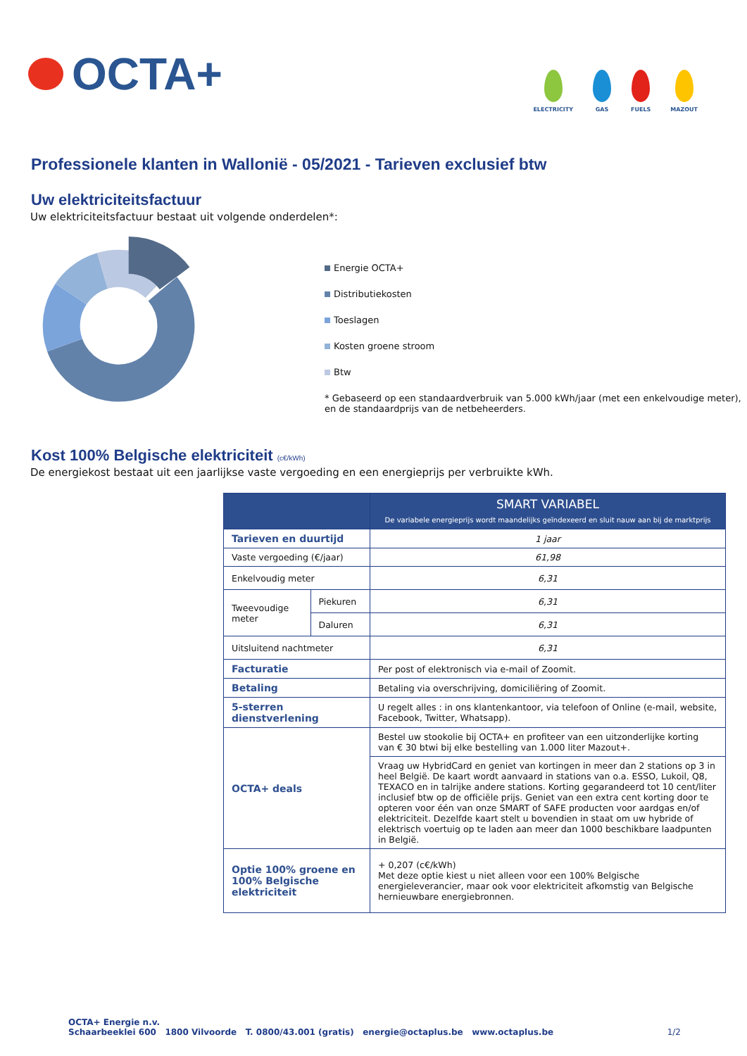OCTA+
ELECTRICITY
GAS
FUELS
MAZOUT
Professionele klanten in Wallonië - 05/2021 - Tarieven exclusief btw
Uw elektriciteitsfactuur
Uw elektriciteitsfactuur bestaat uit volgende onderdelen*:
Energie OCTA+
Distributiekosten
Toeslagen
Kosten groene stroom
Btw
* Gebaseerd op een standaardverbruik van 5.000 kWh/jaar (met een enkelvoudige meter), en de standaardprijs van de netbeheerders.
Kost 100% Belgische elektriciteit (c€/kWh)
De energiekost bestaat uit een jaarlijkse vaste vergoeding en een energieprijs per verbruikte kWh.
| | | SMART VARIABEL De variabele energieprijs wordt maandelijks geïndexeerd en sluit nauw aan bij de marktprijs |
| --- | --- | --- |
| Tarieven en duurtijd | | 1 jaar |
| Vaste vergoeding (€/jaar) | | 61,98 |
| Enkelvoudig meter | | 6,31 |
| Tweevoudige meter | Piekuren | 6,31 |
| | Daluren | 6,31 |
| Uitsluitend nachtmeter | | 6,31 |
| Facturatie | | Per post of elektronisch via e-mail of Zoomit. |
| Betaling | | Betaling via overschrijving, domiciliëring of Zoomit. |
| 5-sterren dienstverlening | | U regelt alles : in ons klantenkantoor, via telefoon of Online (e-mail, website, Facebook, Twitter, Whatsapp). |
| OCTA+ deals | | Bestel uw stookolie bij OCTA+ en profiteer van een uitzonderlijke korting van € 30 btwi bij elke bestelling van 1.000 liter Mazout+. |
| | | Vraag uw HybridCard en geniet van kortingen in meer dan 2 stations op 3 in heel België. De kaart wordt aanvaard in stations van o.a. ESSO, Lukoil, Q8, TEXACO en in talrijke andere stations. Korting gegarandeerd tot 10 cent/liter inclusief btw op de officiële prijs. Geniet van een extra cent korting door te opteren voor één van onze SMART of SAFE producten voor aardgas en/of elektriciteit. Dezelfde kaart stelt u bovendien in staat om uw hybride of elektrisch voertuig op te laden aan meer dan 1000 beschikbare laadpunten in België. |
| Optie 100% groene en 100% Belgische elektriciteit | | + 0,207 (c€/kWh) Met deze optie kiest u niet alleen voor een 100% Belgische energieleverancier, maar ook voor elektriciteit afkomstig van Belgische hernieuwbare energiebronnen. |
OCTA+ Energie n.v.
Schaarbeeklei 600 1800 Vilvoorde T. 0800/43.001 (gratis) energie@octaplus.be www.octaplus.be 1/2